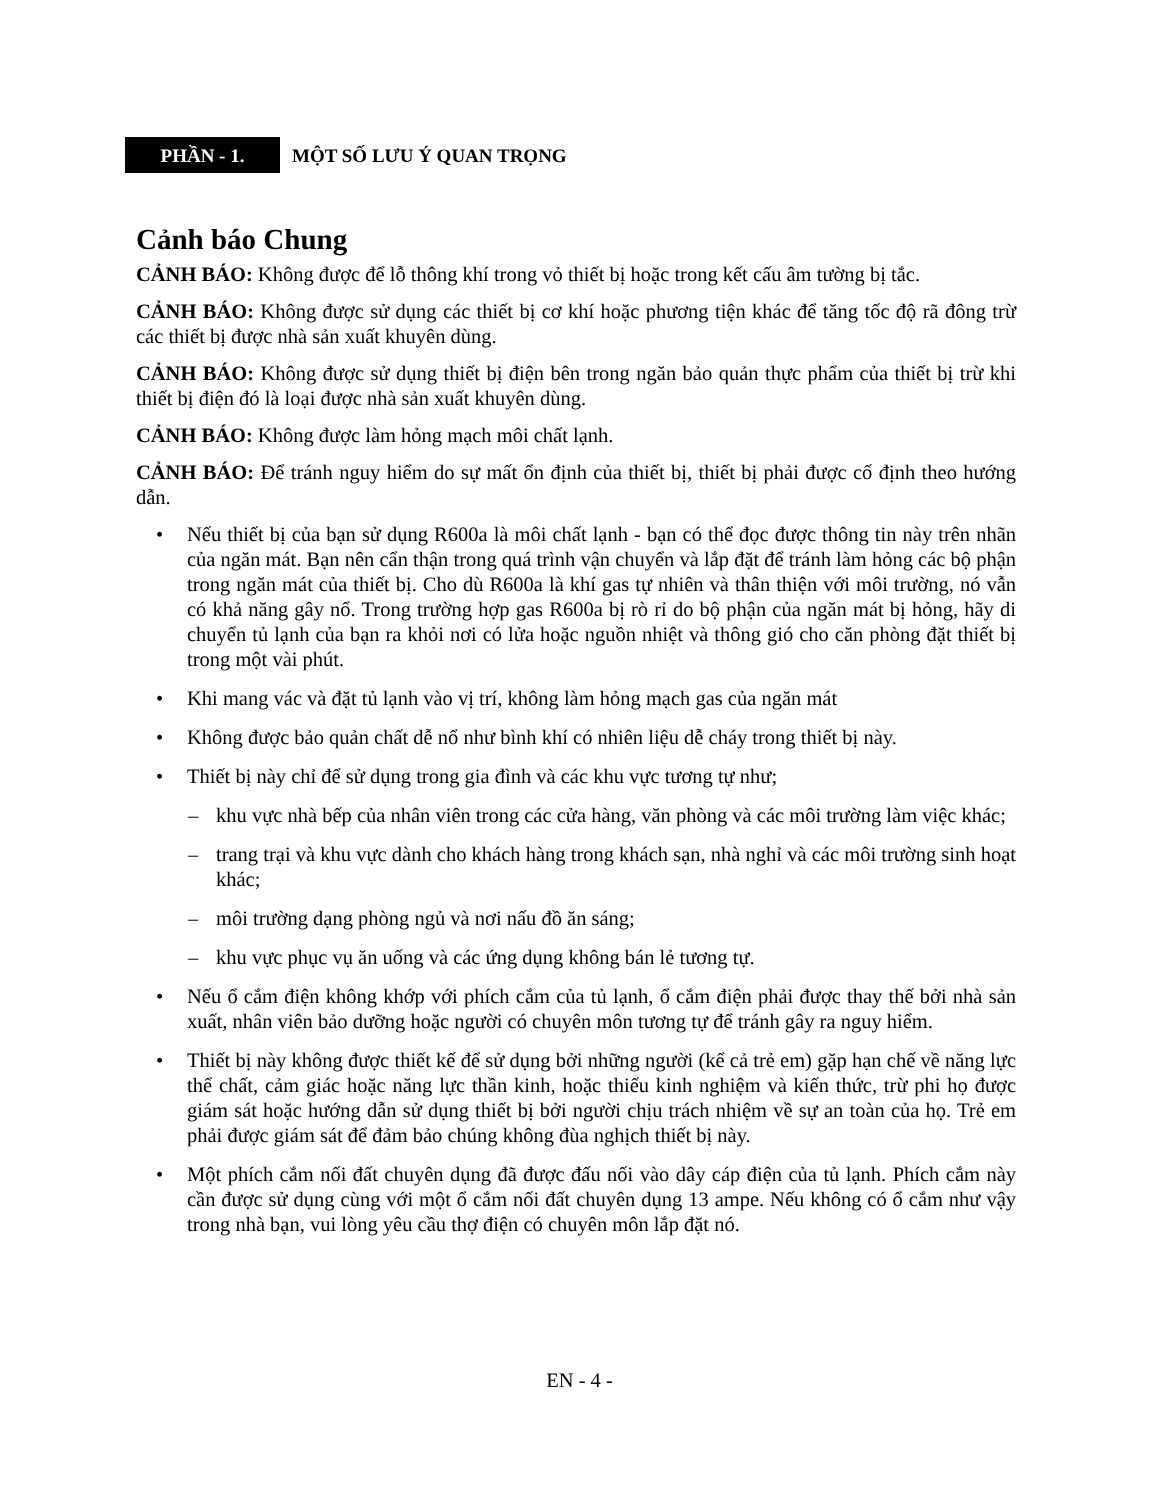PHẦN - 1.
MỘT SỐ LƯU Ý QUAN TRỌNG
Cảnh báo Chung
CẢNH BÁO: Không được để lỗ thông khí trong vỏ thiết bị hoặc trong kết cấu âm tường bị tắc.
CẢNH BÁO: Không được sử dụng các thiết bị cơ khí hoặc phương tiện khác để tăng tốc độ rã đông trừ các thiết bị được nhà sản xuất khuyên dùng.
CẢNH BÁO: Không được sử dụng thiết bị điện bên trong ngăn bảo quản thực phẩm của thiết bị trừ khi thiết bị điện đó là loại được nhà sản xuất khuyên dùng.
CẢNH BÁO: Không được làm hỏng mạch môi chất lạnh.
CẢNH BÁO: Để tránh nguy hiểm do sự mất ổn định của thiết bị, thiết bị phải được cố định theo hướng dẫn.
• Nếu thiết bị của bạn sử dụng R600a là môi chất lạnh - bạn có thể đọc được thông tin này trên nhãn của ngăn mát. Bạn nên cẩn thận trong quá trình vận chuyển và lắp đặt để tránh làm hỏng các bộ phận trong ngăn mát của thiết bị. Cho dù R600a là khí gas tự nhiên và thân thiện với môi trường, nó vẫn có khả năng gây nổ. Trong trường hợp gas R600a bị rò rỉ do bộ phận của ngăn mát bị hỏng, hãy di chuyển tủ lạnh của bạn ra khỏi nơi có lửa hoặc nguồn nhiệt và thông gió cho căn phòng đặt thiết bị trong một vài phút.
• Khi mang vác và đặt tủ lạnh vào vị trí, không làm hỏng mạch gas của ngăn mát
• Không được bảo quản chất dễ nổ như bình khí có nhiên liệu dễ cháy trong thiết bị này.
• Thiết bị này chỉ để sử dụng trong gia đình và các khu vực tương tự như;
– khu vực nhà bếp của nhân viên trong các cửa hàng, văn phòng và các môi trường làm việc khác;
– trang trại và khu vực dành cho khách hàng trong khách sạn, nhà nghỉ và các môi trường sinh hoạt khác;
– môi trường dạng phòng ngủ và nơi nấu đồ ăn sáng;
– khu vực phục vụ ăn uống và các ứng dụng không bán lẻ tương tự.
• Nếu ổ cắm điện không khớp với phích cắm của tủ lạnh, ổ cắm điện phải được thay thế bởi nhà sản xuất, nhân viên bảo dưỡng hoặc người có chuyên môn tương tự để tránh gây ra nguy hiểm.
• Thiết bị này không được thiết kế để sử dụng bởi những người (kể cả trẻ em) gặp hạn chế về năng lực thể chất, cảm giác hoặc năng lực thần kinh, hoặc thiếu kinh nghiệm và kiến thức, trừ phi họ được giám sát hoặc hướng dẫn sử dụng thiết bị bởi người chịu trách nhiệm về sự an toàn của họ. Trẻ em phải được giám sát để đảm bảo chúng không đùa nghịch thiết bị này.
• Một phích cắm nối đất chuyên dụng đã được đấu nối vào dây cáp điện của tủ lạnh. Phích cắm này cần được sử dụng cùng với một ổ cắm nối đất chuyên dụng 13 ampe. Nếu không có ổ cắm như vậy trong nhà bạn, vui lòng yêu cầu thợ điện có chuyên môn lắp đặt nó.
EN - 4 -